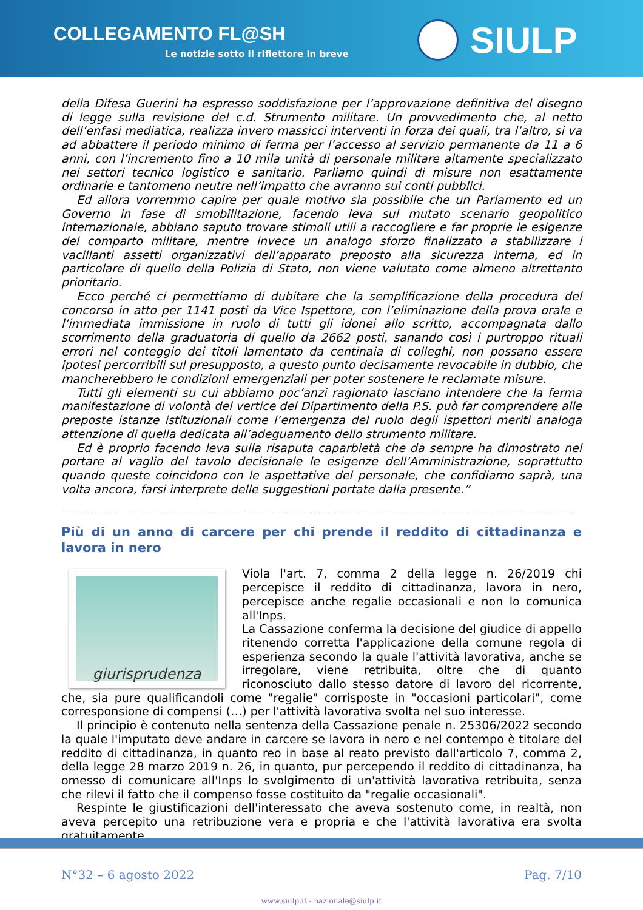COLLEGAMENTO FL@SH
Le notizie sotto il riflettore in breve
SIULP
della Difesa Guerini ha espresso soddisfazione per l’approvazione definitiva del disegno di legge sulla revisione del c.d. Strumento militare. Un provvedimento che, al netto dell’enfasi mediatica, realizza invero massicci interventi in forza dei quali, tra l’altro, si va ad abbattere il periodo minimo di ferma per l’accesso al servizio permanente da 11 a 6 anni, con l’incremento fino a 10 mila unità di personale militare altamente specializzato nei settori tecnico logistico e sanitario. Parliamo quindi di misure non esattamente ordinarie e tantomeno neutre nell’impatto che avranno sui conti pubblici.
Ed allora vorremmo capire per quale motivo sia possibile che un Parlamento ed un Governo in fase di smobilitazione, facendo leva sul mutato scenario geopolitico internazionale, abbiano saputo trovare stimoli utili a raccogliere e far proprie le esigenze del comparto militare, mentre invece un analogo sforzo finalizzato a stabilizzare i vacillanti assetti organizzativi dell’apparato preposto alla sicurezza interna, ed in particolare di quello della Polizia di Stato, non viene valutato come almeno altrettanto prioritario.
Ecco perché ci permettiamo di dubitare che la semplificazione della procedura del concorso in atto per 1141 posti da Vice Ispettore, con l’eliminazione della prova orale e l’immediata immissione in ruolo di tutti gli idonei allo scritto, accompagnata dallo scorrimento della graduatoria di quello da 2662 posti, sanando così i purtroppo rituali errori nel conteggio dei titoli lamentato da centinaia di colleghi, non possano essere ipotesi percorribili sul presupposto, a questo punto decisamente revocabile in dubbio, che mancherebbero le condizioni emergenziali per poter sostenere le reclamate misure.
Tutti gli elementi su cui abbiamo poc’anzi ragionato lasciano intendere che la ferma manifestazione di volontà del vertice del Dipartimento della P.S. può far comprendere alle preposte istanze istituzionali come l’emergenza del ruolo degli ispettori meriti analoga attenzione di quella dedicata all’adeguamento dello strumento militare.
Ed è proprio facendo leva sulla risaputa caparbietà che da sempre ha dimostrato nel portare al vaglio del tavolo decisionale le esigenze dell’Amministrazione, soprattutto quando queste coincidono con le aspettative del personale, che confidiamo saprà, una volta ancora, farsi interprete delle suggestioni portate dalla presente.”
Più di un anno di carcere per chi prende il reddito di cittadinanza e lavora in nero
giurisprudenza
Viola l'art. 7, comma 2 della legge n. 26/2019 chi percepisce il reddito di cittadinanza, lavora in nero, percepisce anche regalie occasionali e non lo comunica all'Inps.
La Cassazione conferma la decisione del giudice di appello ritenendo corretta l'applicazione della comune regola di esperienza secondo la quale l'attività lavorativa, anche se irregolare, viene retribuita, oltre che di quanto riconosciuto dallo stesso datore di lavoro del ricorrente, che, sia pure qualificandoli come "regalie" corrisposte in "occasioni particolari", come corresponsione di compensi (…) per l'attività lavorativa svolta nel suo interesse.
Il principio è contenuto nella sentenza della Cassazione penale n. 25306/2022 secondo la quale l'imputato deve andare in carcere se lavora in nero e nel contempo è titolare del reddito di cittadinanza, in quanto reo in base al reato previsto dall'articolo 7, comma 2, della legge 28 marzo 2019 n. 26, in quanto, pur percependo il reddito di cittadinanza, ha omesso di comunicare all'Inps lo svolgimento di un'attività lavorativa retribuita, senza che rilevi il fatto che il compenso fosse costituito da "regalie occasionali".
Respinte le giustificazioni dell'interessato che aveva sostenuto come, in realtà, non aveva percepito una retribuzione vera e propria e che l'attività lavorativa era svolta gratuitamente
N°32 – 6 agosto 2022 Pag. 7/10
www.siulp.it - nazionale@siulp.it